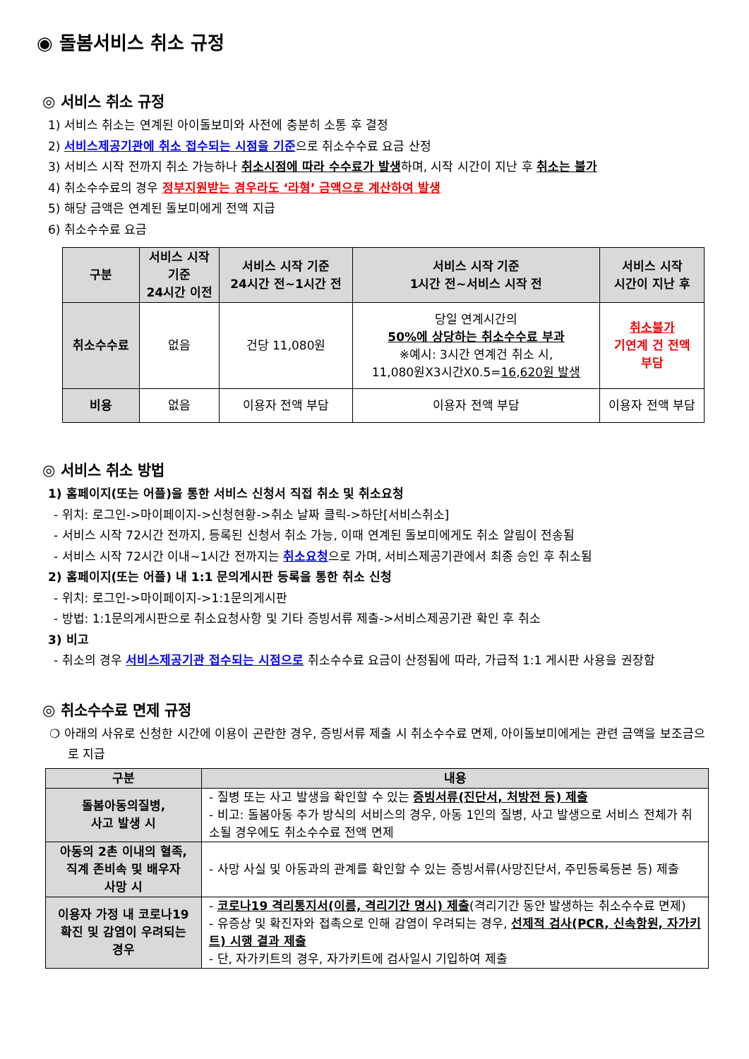◉ 돌봄서비스 취소 규정
◎ 서비스 취소 규정
1) 서비스 취소는 연계된 아이돌보미와 사전에 충분히 소통 후 결정
2) 서비스제공기관에 취소 접수되는 시점을 기준으로 취소수수료 요금 산정
3) 서비스 시작 전까지 취소 가능하나 취소시점에 따라 수수료가 발생하며, 시작 시간이 지난 후 취소는 불가
4) 취소수수료의 경우 정부지원받는 경우라도 ‘라형’ 금액으로 계산하여 발생
5) 해당 금액은 연계된 돌보미에게 전액 지급
6) 취소수수료 요금
| 구분 | 서비스 시작 기준 24시간 이전 | 서비스 시작 기준 24시간 전~1시간 전 | 서비스 시작 기준 1시간 전~서비스 시작 전 | 서비스 시작 시간이 지난 후 |
| --- | --- | --- | --- | --- |
| 취소수수료 | 없음 | 건당 11,080원 | 당일 연계시간의 50%에 상당하는 취소수수료 부과 ※예시: 3시간 연계건 취소 시, 11,080원X3시간X0.5= 16,620원 발생 | 취소불가 기연계 건 전액 부담 |
| 비용 | 없음 | 이용자 전액 부담 | 이용자 전액 부담 | 이용자 전액 부담 |
◎ 서비스 취소 방법
1) 홈페이지(또는 어플)을 통한 서비스 신청서 직접 취소 및 취소요청
- 위치: 로그인->마이페이지->신청현황->취소 날짜 클릭->하단[서비스취소]
- 서비스 시작 72시간 전까지, 등록된 신청서 취소 가능, 이때 연계된 돌보미에게도 취소 알림이 전송됨
- 서비스 시작 72시간 이내~1시간 전까지는 취소요청으로 가며, 서비스제공기관에서 최종 승인 후 취소됨
2) 홈페이지(또는 어플) 내 1:1 문의게시판 등록을 통한 취소 신청
- 위치: 로그인->마이페이지->1:1문의게시판
- 방법: 1:1문의게시판으로 취소요청사항 및 기타 증빙서류 제출->서비스제공기관 확인 후 취소
3) 비고
- 취소의 경우 서비스제공기관 접수되는 시점으로 취소수수료 요금이 산정됨에 따라, 가급적 1:1 게시판 사용을 권장함
◎ 취소수수료 면제 규정
❍ 아래의 사유로 신청한 시간에 이용이 곤란한 경우, 증빙서류 제출 시 취소수수료 면제, 아이돌보미에게는 관련 금액을 보조금으로 지급
| 구분 | 내용 |
| --- | --- |
| 돌봄아동의질병, 사고 발생 시 | - 질병 또는 사고 발생을 확인할 수 있는 증빙서류(진단서, 처방전 등) 제출 - 비고: 돌봄아동 추가 방식의 서비스의 경우, 아동 1인의 질병, 사고 발생으로 서비스 전체가 취소될 경우에도 취소수수료 전액 면제 |
| 아동의 2촌 이내의 혈족, 직계 존비속 및 배우자 사망 시 | - 사망 사실 및 아동과의 관계를 확인할 수 있는 증빙서류(사망진단서, 주민등록등본 등) 제출 |
| 이용자 가정 내 코로나19 확진 및 감염이 우려되는 경우 | - 코로나19 격리통지서(이름, 격리기간 명시) 제출 (격리기간 동안 발생하는 취소수수료 면제) - 유증상 및 확진자와 접촉으로 인해 감염이 우려되는 경우, 선제적 검사(PCR, 신속항원, 자가키트) 시행 결과 제출 - 단, 자가키트의 경우, 자가키트에 검사일시 기입하여 제출 |